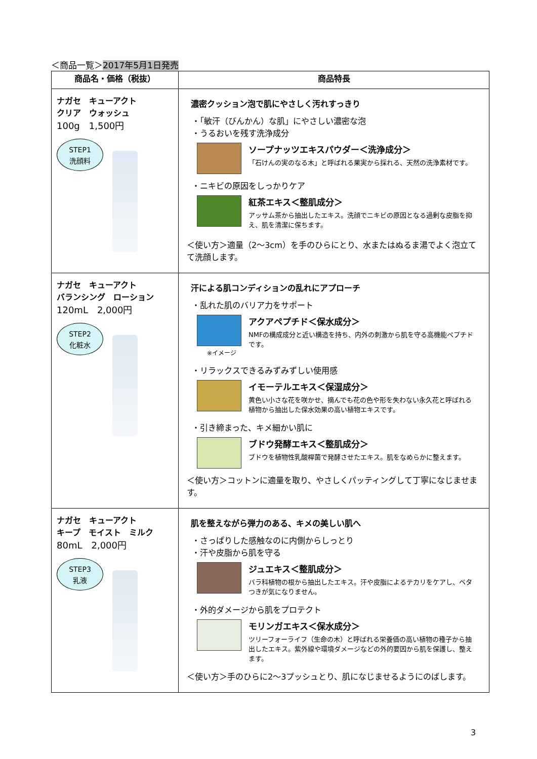＜商品一覧＞2017年5月1日発売
| 商品名・価格（税抜） | 商品特長 |
| --- | --- |
| ナガセ キューアクト クリア ウォッシュ 100g 1,500円 STEP1 洗顔料 | 濃密クッション泡で肌にやさしく汚れすっきり ・「敏汗（びんかん）な肌」にやさしい濃密な泡 ・うるおいを残す洗浄成分 ソープナッツエキスパウダー＜洗浄成分＞ 「石けんの実のなる木」と呼ばれる果実から採れる、天然の洗浄素材です。 ・ニキビの原因をしっかりケア 紅茶エキス＜整肌成分＞ アッサム茶から抽出したエキス。洗顔でニキビの原因となる過剰な皮脂を抑え、肌を清潔に保ちます。 ＜使い方＞適量（2～3cm）を手のひらにとり、水またはぬるま湯でよく泡立てて洗顔します。 |
| ナガセ キューアクト バランシング ローション 120mL 2,000円 STEP2 化粧水 | 汗による肌コンディションの乱れにアプローチ ・乱れた肌のバリア力をサポート ※イメージ アクアペプチド＜保水成分＞ NMFの構成成分と近い構造を持ち、内外の刺激から肌を守る高機能ペプチドです。 ・リラックスできるみずみずしい使用感 イモーテルエキス＜保湿成分＞ 黄色い小さな花を咲かせ、摘んでも花の色や形を失わない永久花と呼ばれる植物から抽出した保水効果の高い植物エキスです。 ・引き締まった、キメ細かい肌に ブドウ発酵エキス＜整肌成分＞ ブドウを植物性乳酸桿菌で発酵させたエキス。肌をなめらかに整えます。 ＜使い方＞コットンに適量を取り、やさしくパッティングして丁寧になじませます。 |
| ナガセ キューアクト キープ モイスト ミルク 80mL 2,000円 STEP3 乳液 | 肌を整えながら弾力のある、キメの美しい肌へ ・さっぱりした感触なのに内側からしっとり ・汗や皮脂から肌を守る ジュエキス＜整肌成分＞ バラ科植物の根から抽出したエキス。汗や皮脂によるテカリをケアし、ベタつきが気になりません。 ・外的ダメージから肌をプロテクト モリンガエキス＜保水成分＞ ツリーフォーライフ（生命の木）と呼ばれる栄養価の高い植物の種子から抽出したエキス。紫外線や環境ダメージなどの外的要因から肌を保護し、整えます。 ＜使い方＞手のひらに2～3プッシュとり、肌になじませるようにのばします。 |
3